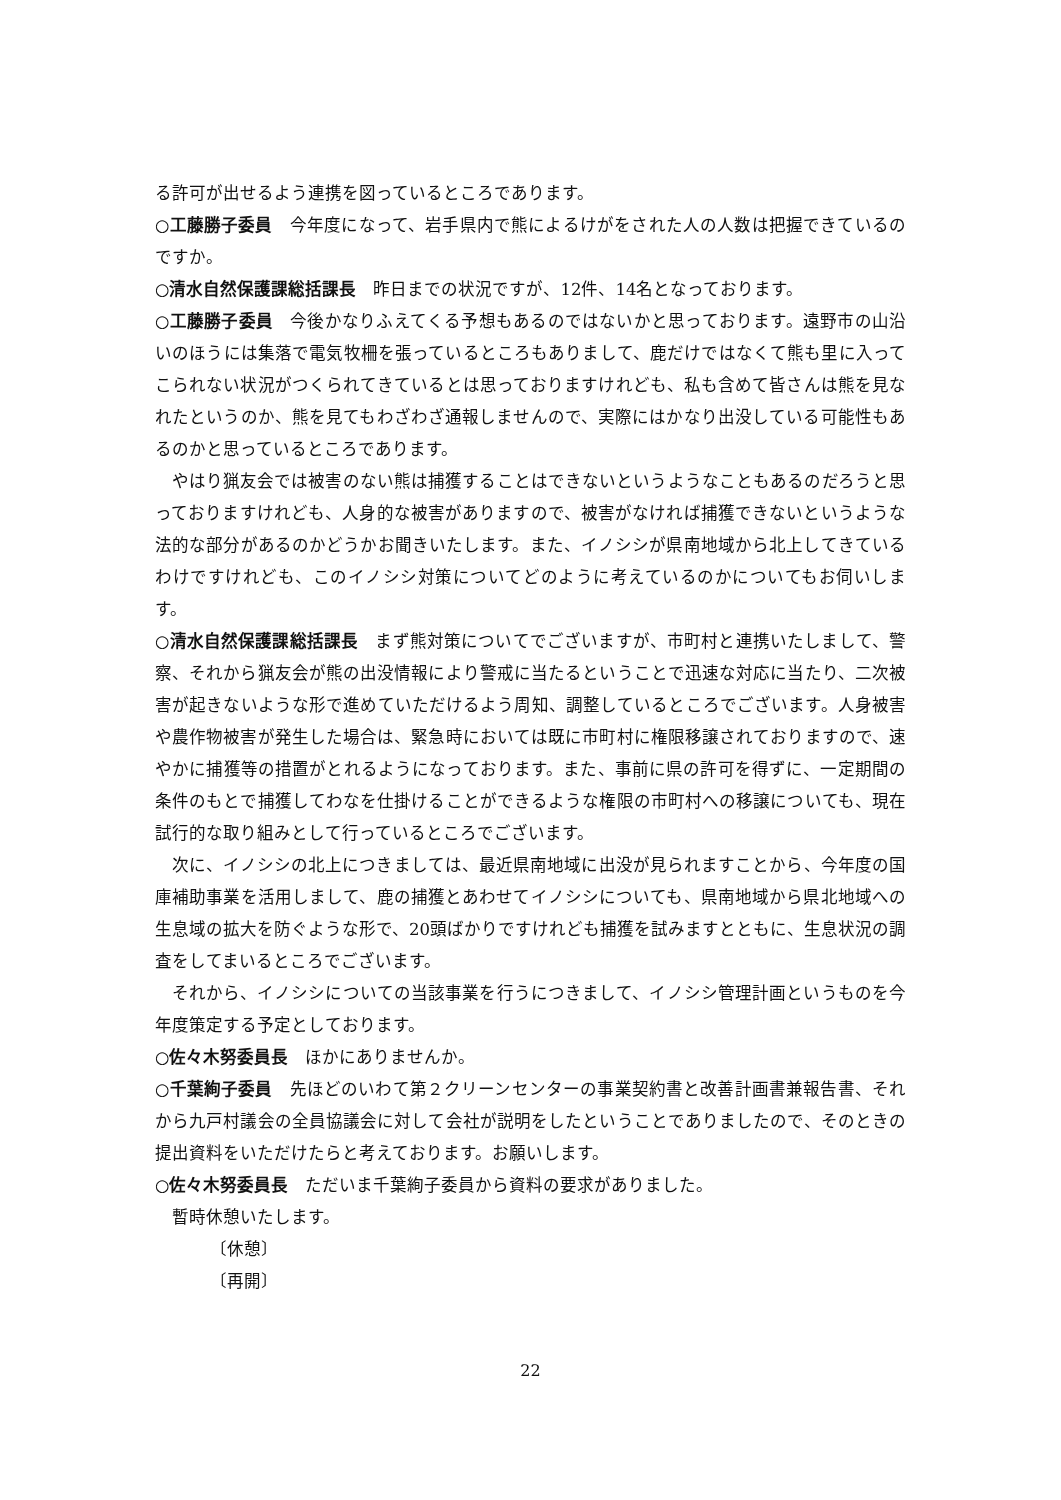る許可が出せるよう連携を図っているところであります。
○工藤勝子委員　今年度になって、岩手県内で熊によるけがをされた人の人数は把握できているのですか。
○清水自然保護課総括課長　昨日までの状況ですが、12件、14名となっております。
○工藤勝子委員　今後かなりふえてくる予想もあるのではないかと思っております。遠野市の山沿いのほうには集落で電気牧柵を張っているところもありまして、鹿だけではなくて熊も里に入ってこられない状況がつくられてきているとは思っておりますけれども、私も含めて皆さんは熊を見なれたというのか、熊を見てもわざわざ通報しませんので、実際にはかなり出没している可能性もあるのかと思っているところであります。
やはり猟友会では被害のない熊は捕獲することはできないというようなこともあるのだろうと思っておりますけれども、人身的な被害がありますので、被害がなければ捕獲できないというような法的な部分があるのかどうかお聞きいたします。また、イノシシが県南地域から北上してきているわけですけれども、このイノシシ対策についてどのように考えているのかについてもお伺いします。
○清水自然保護課総括課長　まず熊対策についてでございますが、市町村と連携いたしまして、警察、それから猟友会が熊の出没情報により警戒に当たるということで迅速な対応に当たり、二次被害が起きないような形で進めていただけるよう周知、調整しているところでございます。人身被害や農作物被害が発生した場合は、緊急時においては既に市町村に権限移譲されておりますので、速やかに捕獲等の措置がとれるようになっております。また、事前に県の許可を得ずに、一定期間の条件のもとで捕獲してわなを仕掛けることができるような権限の市町村への移譲についても、現在試行的な取り組みとして行っているところでございます。
次に、イノシシの北上につきましては、最近県南地域に出没が見られますことから、今年度の国庫補助事業を活用しまして、鹿の捕獲とあわせてイノシシについても、県南地域から県北地域への生息域の拡大を防ぐような形で、20頭ばかりですけれども捕獲を試みますとともに、生息状況の調査をしてまいるところでございます。
それから、イノシシについての当該事業を行うにつきまして、イノシシ管理計画というものを今年度策定する予定としております。
○佐々木努委員長　ほかにありませんか。
○千葉絢子委員　先ほどのいわて第２クリーンセンターの事業契約書と改善計画書兼報告書、それから九戸村議会の全員協議会に対して会社が説明をしたということでありましたので、そのときの提出資料をいただけたらと考えております。お願いします。
○佐々木努委員長　ただいま千葉絢子委員から資料の要求がありました。
暫時休憩いたします。
〔休憩〕
〔再開〕
22